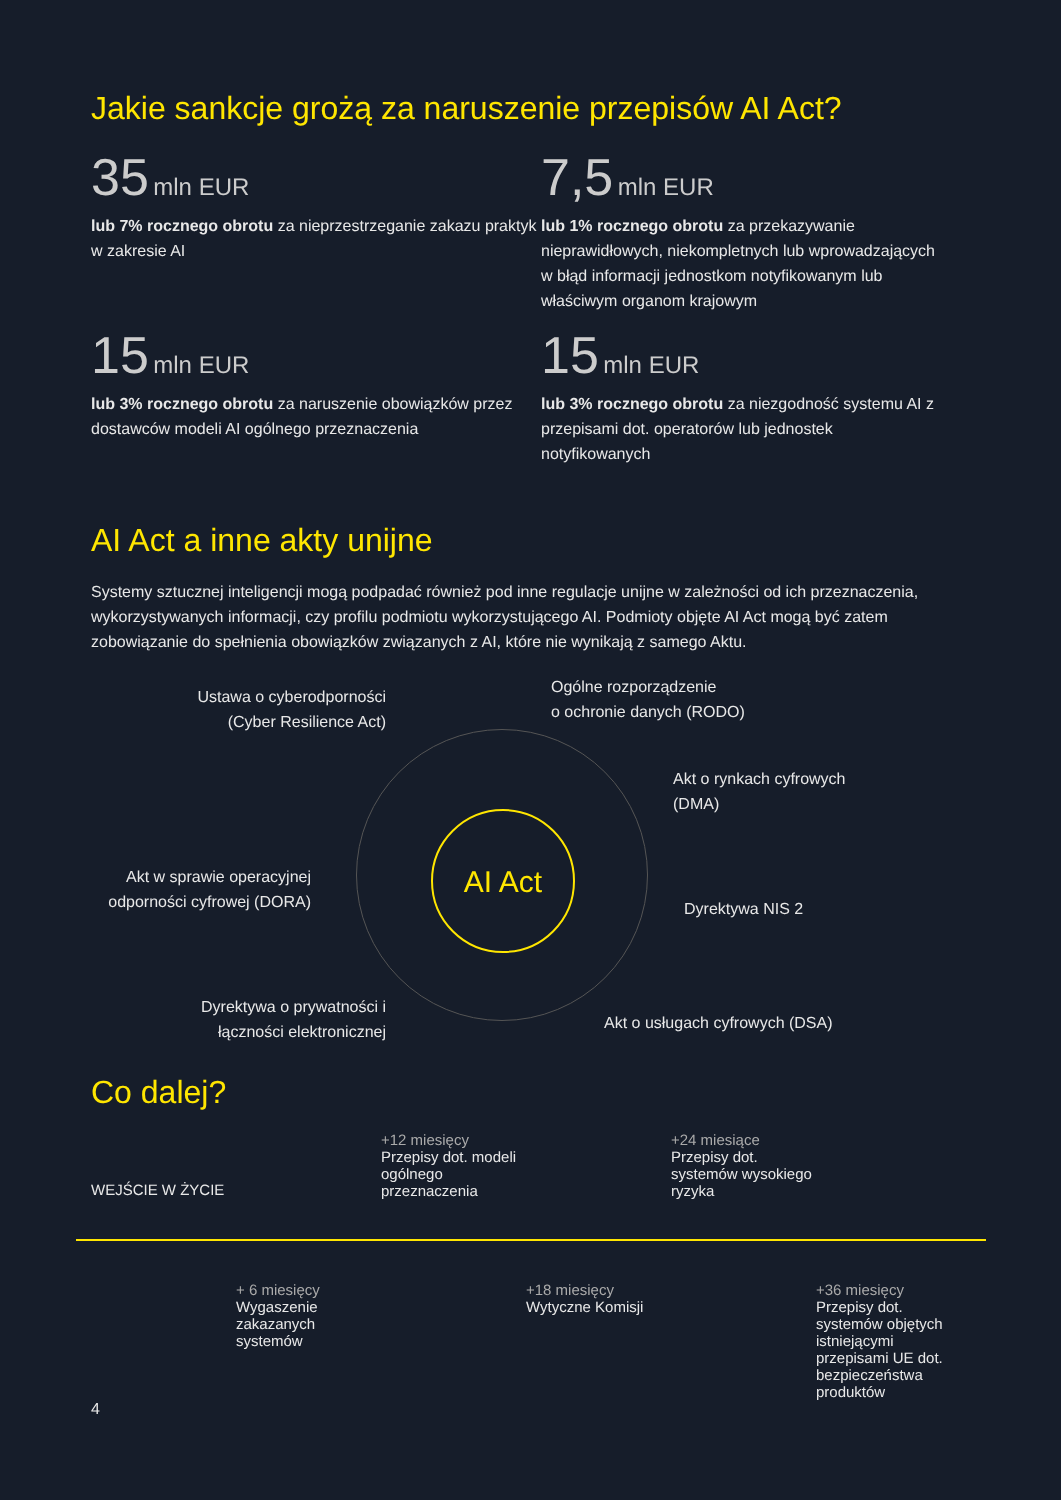Jakie sankcje grożą za naruszenie przepisów AI Act?
35 mln EUR
lub 7% rocznego obrotu za nieprzestrzeganie zakazu praktyk
w zakresie AI
7,5 mln EUR
lub 1% rocznego obrotu za przekazywanie nieprawidłowych, niekompletnych lub wprowadzających w błąd informacji jednostkom notyfikowanym lub właściwym organom krajowym
15 mln EUR
lub 3% rocznego obrotu za naruszenie obowiązków przez dostawców modeli AI ogólnego przeznaczenia
15 mln EUR
lub 3% rocznego obrotu za niezgodność systemu AI z przepisami dot. operatorów lub jednostek notyfikowanych
AI Act a inne akty unijne
Systemy sztucznej inteligencji mogą podpadać również pod inne regulacje unijne w zależności od ich przeznaczenia, wykorzystywanych informacji, czy profilu podmiotu wykorzystującego AI. Podmioty objęte AI Act mogą być zatem zobowiązanie do spełnienia obowiązków związanych z AI, które nie wynikają z samego Aktu.
Ustawa o cyberodporności (Cyber Resilience Act)
Ogólne rozporządzenie
o ochronie danych (RODO)
Akt o rynkach cyfrowych
(DMA)
Akt w sprawie operacyjnej odporności cyfrowej (DORA)
AI Act
Dyrektywa NIS 2
Dyrektywa o prywatności i łączności elektronicznej
Akt o usługach cyfrowych (DSA)
Co dalej?
WEJŚCIE W ŻYCIE
+12 miesięcy
Przepisy dot. modeli ogólnego przeznaczenia
+24 miesiące
Przepisy dot. systemów wysokiego ryzyka
+ 6 miesięcy
Wygaszenie zakazanych systemów
+18 miesięcy
Wytyczne Komisji
+36 miesięcy
Przepisy dot. systemów objętych istniejącymi przepisami UE dot. bezpieczeństwa produktów
4